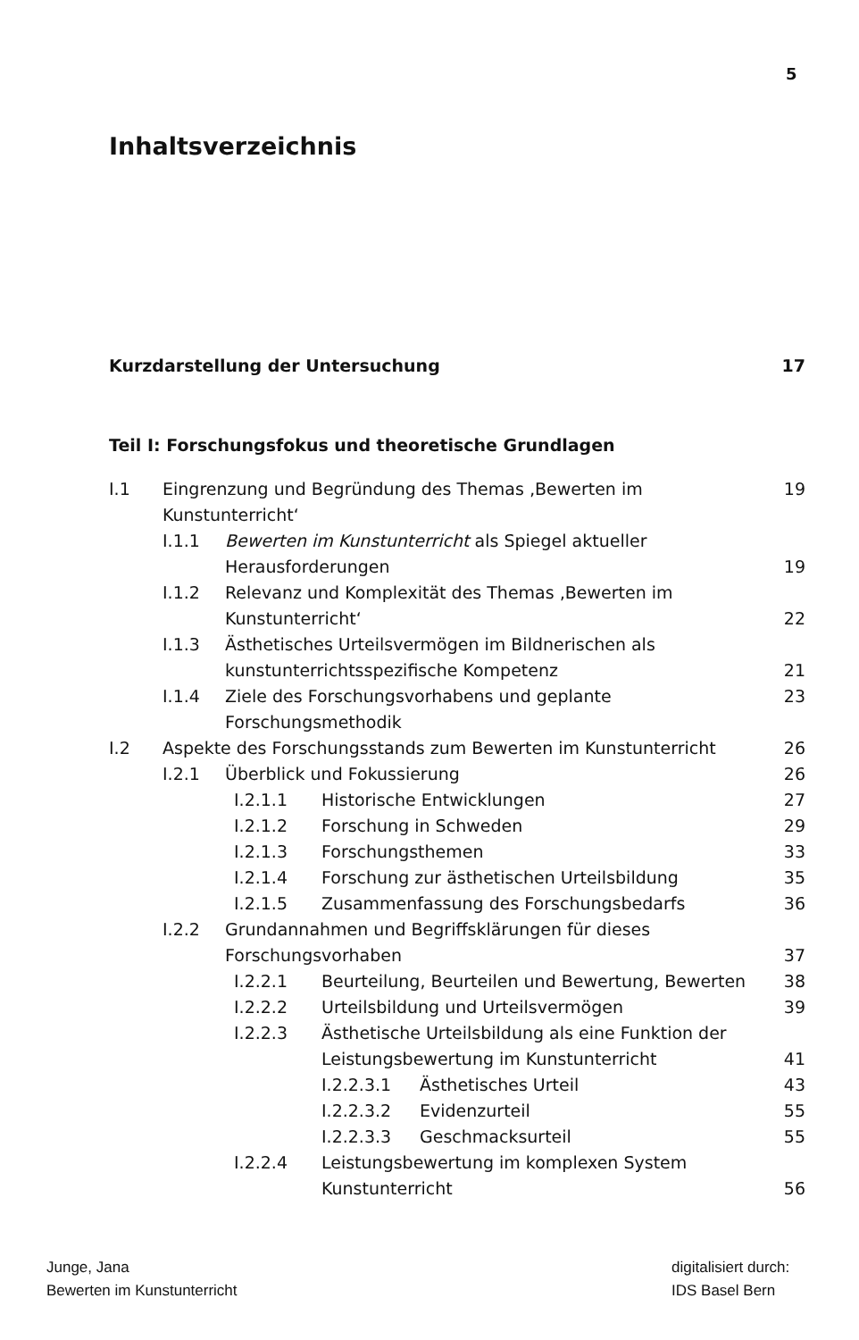5
Inhaltsverzeichnis
Kurzdarstellung der Untersuchung 17
Teil I: Forschungsfokus und theoretische Grundlagen
I.1 Eingrenzung und Begründung des Themas ‚Bewerten im Kunstunterricht‘19
I.1.1 Bewerten im Kunstunterricht als Spiegel aktueller
Herausforderungen
19
I.1.2 Relevanz und Komplexität des Themas ‚Bewerten im
Kunstunterricht‘
22
I.1.3 Ästhetisches Urteilsvermögen im Bildnerischen als
kunstunterrichtsspezifische Kompetenz
21
I.1.4 Ziele des Forschungsvorhabens und geplante Forschungsmethodik 23
I.2 Aspekte des Forschungsstands zum Bewerten im Kunstunterricht 26
I.2.1 Überblick und Fokussierung 26
I.2.1.1 Historische Entwicklungen 27
I.2.1.2 Forschung in Schweden 29
I.2.1.3 Forschungsthemen 33
I.2.1.4 Forschung zur ästhetischen Urteilsbildung 35
I.2.1.5 Zusammenfassung des Forschungsbedarfs 36
I.2.2 Grundannahmen und Begriffsklärungen für dieses
Forschungsvorhaben
37
I.2.2.1 Beurteilung, Beurteilen und Bewertung, Bewerten 38
I.2.2.2 Urteilsbildung und Urteilsvermögen 39
I.2.2.3 Ästhetische Urteilsbildung als eine Funktion der
Leistungsbewertung im Kunstunterricht
41
I.2.2.3.1 Ästhetisches Urteil 43
I.2.2.3.2 Evidenzurteil 55
I.2.2.3.3 Geschmacksurteil 55
I.2.2.4 Leistungsbewertung im komplexen System
Kunstunterricht
56
Junge, Jana
Bewerten im Kunstunterricht
digitalisiert durch:
IDS Basel Bern